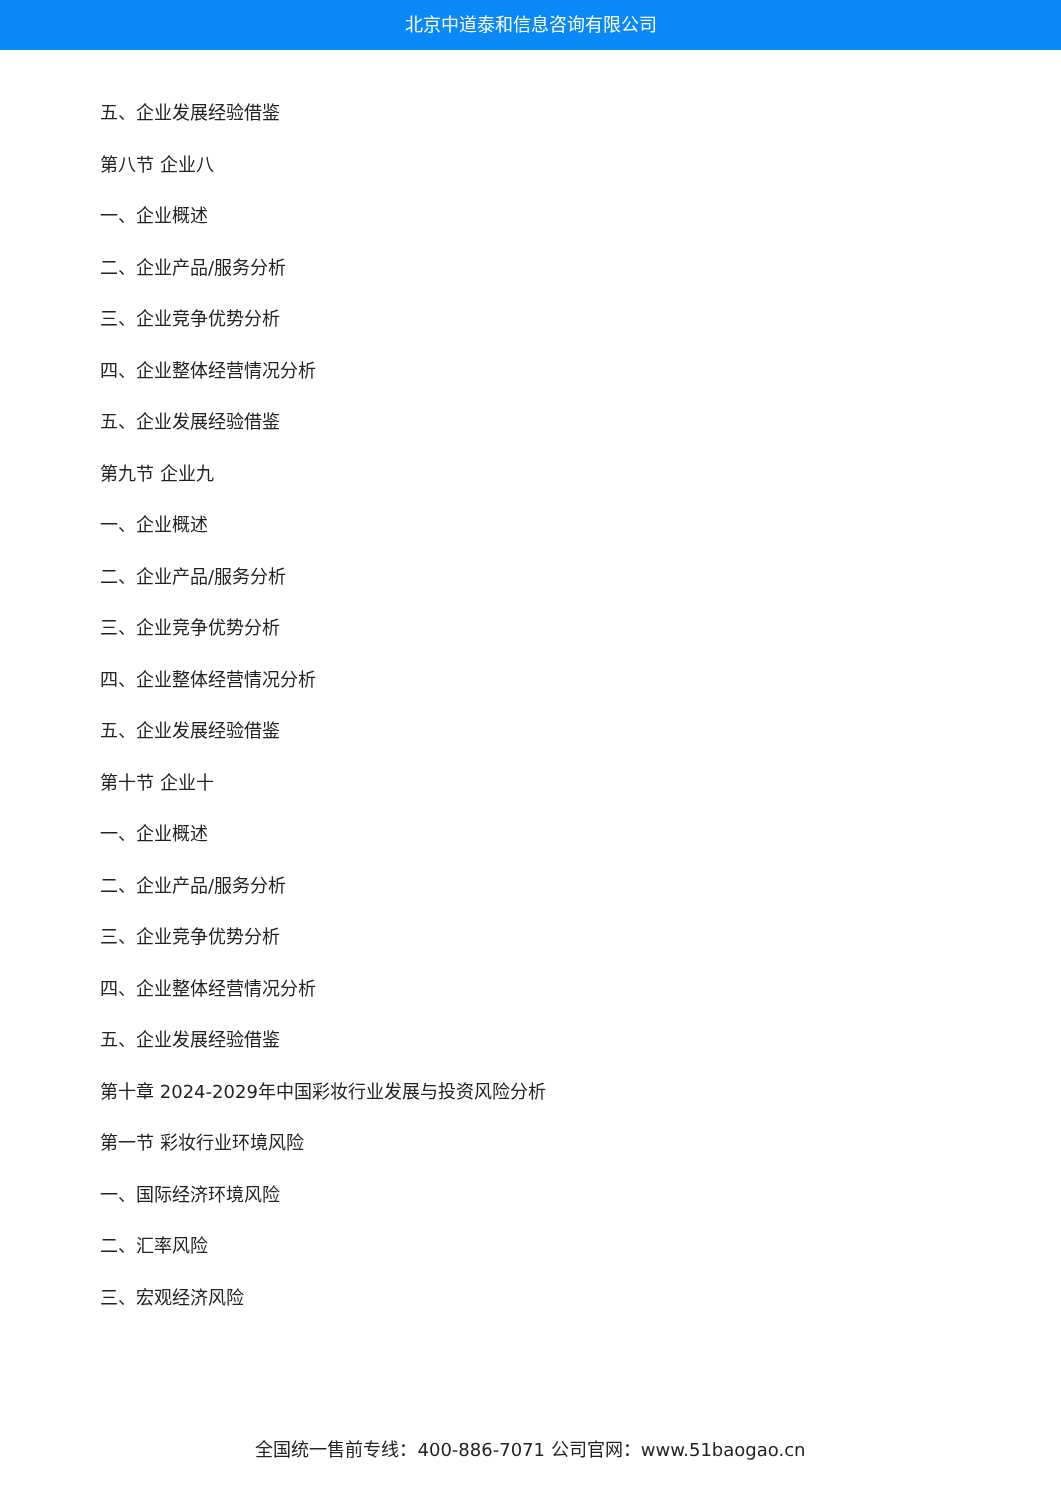北京中道泰和信息咨询有限公司
五、企业发展经验借鉴
第八节 企业八
一、企业概述
二、企业产品/服务分析
三、企业竞争优势分析
四、企业整体经营情况分析
五、企业发展经验借鉴
第九节 企业九
一、企业概述
二、企业产品/服务分析
三、企业竞争优势分析
四、企业整体经营情况分析
五、企业发展经验借鉴
第十节 企业十
一、企业概述
二、企业产品/服务分析
三、企业竞争优势分析
四、企业整体经营情况分析
五、企业发展经验借鉴
第十章 2024-2029年中国彩妆行业发展与投资风险分析
第一节 彩妆行业环境风险
一、国际经济环境风险
二、汇率风险
三、宏观经济风险
全国统一售前专线：400-886-7071 公司官网：www.51baogao.cn